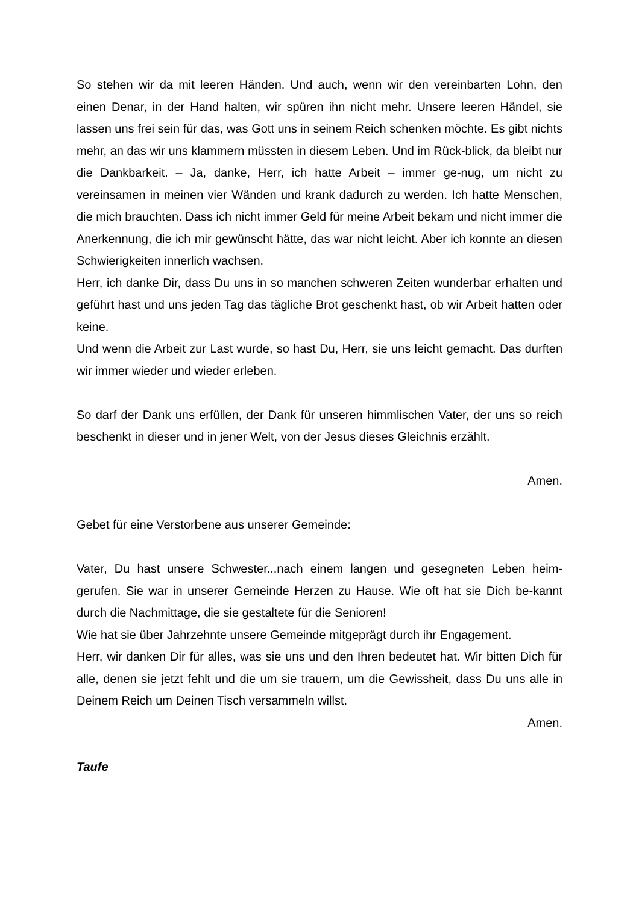So stehen wir da mit leeren Händen. Und auch, wenn wir den vereinbarten Lohn, den einen Denar, in der Hand halten, wir spüren ihn nicht mehr. Unsere leeren Händel, sie lassen uns frei sein für das, was Gott uns in seinem Reich schenken möchte. Es gibt nichts mehr, an das wir uns klammern müssten in diesem Leben. Und im Rück-blick, da bleibt nur die Dankbarkeit. – Ja, danke, Herr, ich hatte Arbeit – immer ge-nug, um nicht zu vereinsamen in meinen vier Wänden und krank dadurch zu werden. Ich hatte Menschen, die mich brauchten. Dass ich nicht immer Geld für meine Arbeit bekam und nicht immer die Anerkennung, die ich mir gewünscht hätte, das war nicht leicht. Aber ich konnte an diesen Schwierigkeiten innerlich wachsen.
Herr, ich danke Dir, dass Du uns in so manchen schweren Zeiten wunderbar erhalten und geführt hast und uns jeden Tag das tägliche Brot geschenkt hast, ob wir Arbeit hatten oder keine.
Und wenn die Arbeit zur Last wurde, so hast Du, Herr, sie uns leicht gemacht. Das durften wir immer wieder und wieder erleben.
So darf der Dank uns erfüllen, der Dank für unseren himmlischen Vater, der uns so reich beschenkt in dieser und in jener Welt, von der Jesus dieses Gleichnis erzählt.
Amen.
Gebet für eine Verstorbene aus unserer Gemeinde:
Vater, Du hast unsere Schwester...nach einem langen und gesegneten Leben heim-gerufen. Sie war in unserer Gemeinde Herzen zu Hause. Wie oft hat sie Dich be-kannt durch die Nachmittage, die sie gestaltete für die Senioren!
Wie hat sie über Jahrzehnte unsere Gemeinde mitgeprägt durch ihr Engagement.
Herr, wir danken Dir für alles, was sie uns und den Ihren bedeutet hat. Wir bitten Dich für alle, denen sie jetzt fehlt und die um sie trauern, um die Gewissheit, dass Du uns alle in Deinem Reich um Deinen Tisch versammeln willst.
Amen.
Taufe